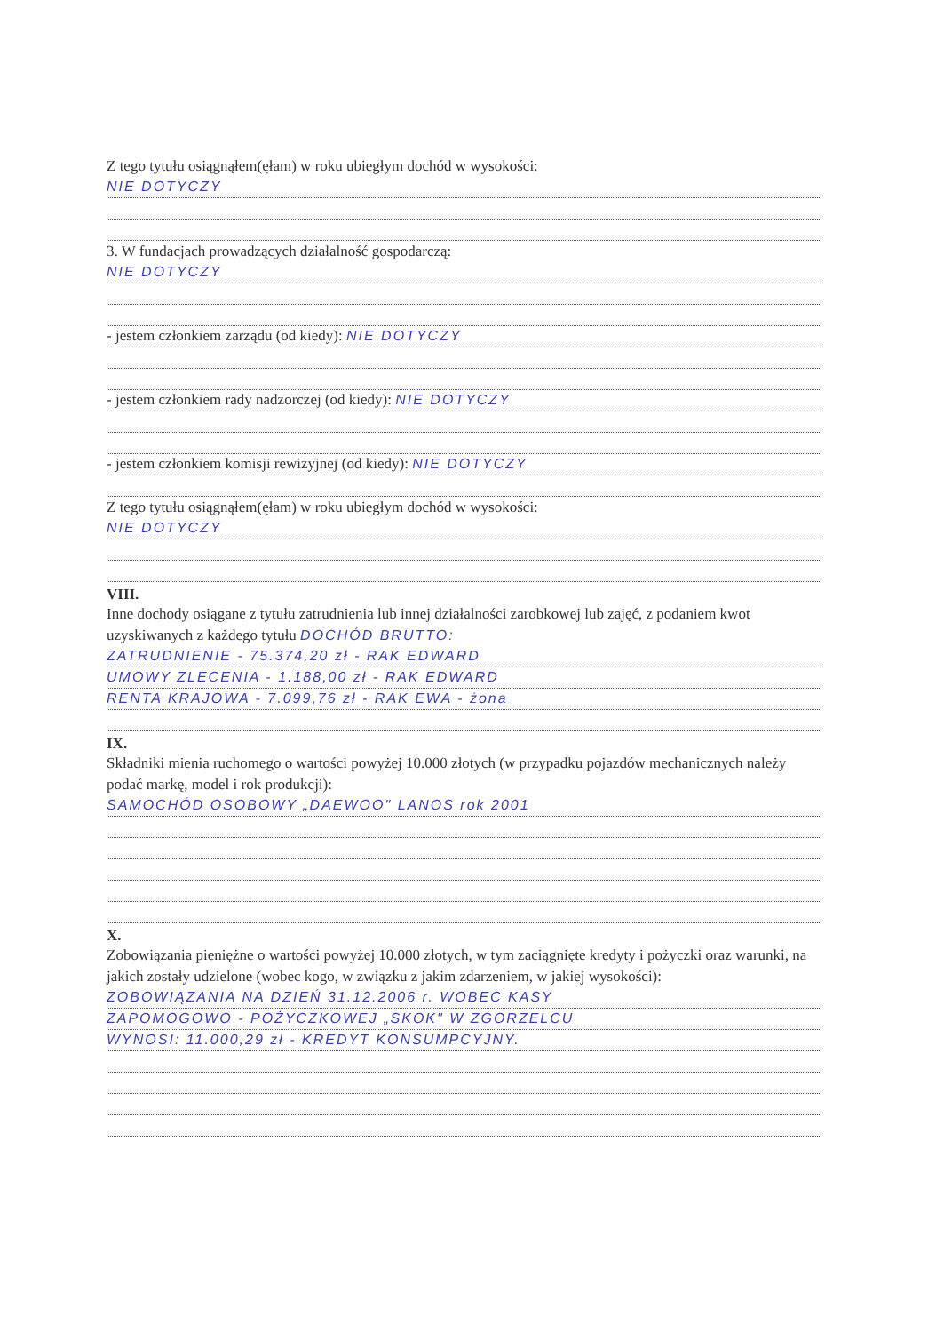Z tego tytułu osiągnąłem(ęłam) w roku ubiegłym dochód w wysokości:
NIE DOTYCZY
3. W fundacjach prowadzących działalność gospodarczą:
NIE DOTYCZY
- jestem członkiem zarządu (od kiedy): NIE DOTYCZY
- jestem członkiem rady nadzorczej (od kiedy): NIE DOTYCZY
- jestem członkiem komisji rewizyjnej (od kiedy): NIE DOTYCZY
Z tego tytułu osiągnąłem(ęłam) w roku ubiegłym dochód w wysokości:
NIE DOTYCZY
VIII.
Inne dochody osiągane z tytułu zatrudnienia lub innej działalności zarobkowej lub zajęć, z podaniem kwot uzyskiwanych z każdego tytułu DOCHÓD BRUTTO:
ZATRUDNIENIE - 75.374,20 zł - RAK EDWARD
UMOWY ZLECENIA - 1.188,00 zł - RAK EDWARD
RENTA KRAJOWA - 7.099,76 zł - RAK EWA - żona
IX.
Składniki mienia ruchomego o wartości powyżej 10.000 złotych (w przypadku pojazdów mechanicznych należy podać markę, model i rok produkcji):
SAMOCHÓD OSOBOWY „DAEWOO" LANOS rok 2001
X.
Zobowiązania pieniężne o wartości powyżej 10.000 złotych, w tym zaciągnięte kredyty i pożyczki oraz warunki, na jakich zostały udzielone (wobec kogo, w związku z jakim zdarzeniem, w jakiej wysokości):
ZOBOWIĄZANIA NA DZIEŃ 31.12.2006 r. WOBEC KASY
ZAPOMOGOWO - POŻYCZKOWEJ „SKOK" W ZGORZELCU
WYNOSI: 11.000,29 zł - KREDYT KONSUMPCYJNY.